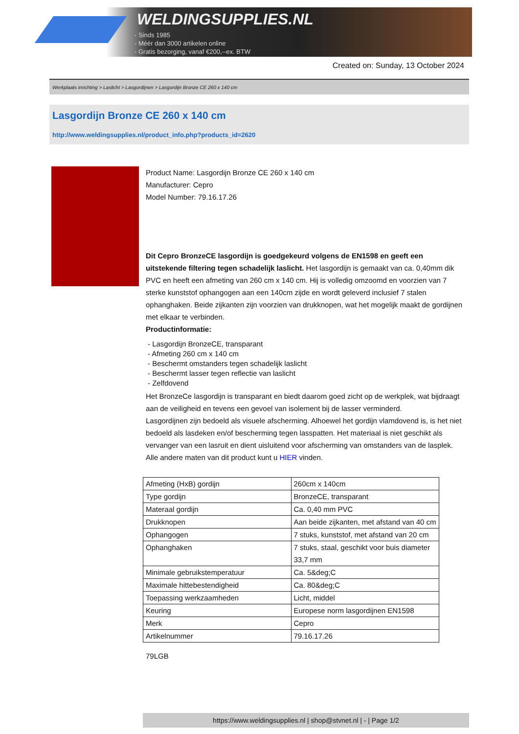WELDINGSUPPLIES.NL
- Sinds 1985
- Méér dan 3000 artikelen online
- Gratis bezorging, vanaf €200,--ex. BTW
Created on: Sunday, 13 October 2024
Werkplaats inrichting > Laslicht > Lasgordijnen > Lasgordijn Bronze CE 260 x 140 cm
Lasgordijn Bronze CE 260 x 140 cm
http://www.weldingsupplies.nl/product_info.php?products_id=2620
Product Name: Lasgordijn Bronze CE 260 x 140 cm
Manufacturer: Cepro
Model Number: 79.16.17.26
Dit Cepro BronzeCE lasgordijn is goedgekeurd volgens de EN1598 en geeft een uitstekende filtering tegen schadelijk laslicht. Het lasgordijn is gemaakt van ca. 0,40mm dik PVC en heeft een afmeting van 260 cm x 140 cm. Hij is volledig omzoomd en voorzien van 7 sterke kunststof ophangogen aan een 140cm zijde en wordt geleverd inclusief 7 stalen ophanghaken. Beide zijkanten zijn voorzien van drukknopen, wat het mogelijk maakt de gordijnen met elkaar te verbinden.
Productinformatie:
- Lasgordijn BronzeCE, transparant
- Afmeting 260 cm x 140 cm
- Beschermt omstanders tegen schadelijk laslicht
- Beschermt lasser tegen reflectie van laslicht
- Zelfdovend
Het BronzeCe lasgordijn is transparant en biedt daarom goed zicht op de werkplek, wat bijdraagt aan de veiligheid en tevens een gevoel van isolement bij de lasser verminderd.
Lasgordijnen zijn bedoeld als visuele afscherming. Alhoewel het gordijn vlamdovend is, is het niet bedoeld als lasdeken en/of bescherming tegen lasspatten. Het materiaal is niet geschikt als vervanger van een lasruit en dient uisluitend voor afscherming van omstanders van de lasplek.
Alle andere maten van dit product kunt u HIER vinden.
| Afmeting (HxB) gordijn | 260cm x 140cm |
| Type gordijn | BronzeCE, transparant |
| Materaal gordijn | Ca. 0,40 mm PVC |
| Drukknopen | Aan beide zijkanten, met afstand van 40 cm |
| Ophangogen | 7 stuks, kunststof, met afstand van 20 cm |
| Ophanghaken | 7 stuks, staal, geschikt voor buis diameter 33,7 mm |
| Minimale gebruikstemperatuur | Ca. 5&deg;C |
| Maximale hittebestendigheid | Ca. 80&deg;C |
| Toepassing werkzaamheden | Licht, middel |
| Keuring | Europese norm lasgordijnen EN1598 |
| Merk | Cepro |
| Artikelnummer | 79.16.17.26 |
79LGB
https://www.weldingsupplies.nl | shop@stvnet.nl | - | Page 1/2